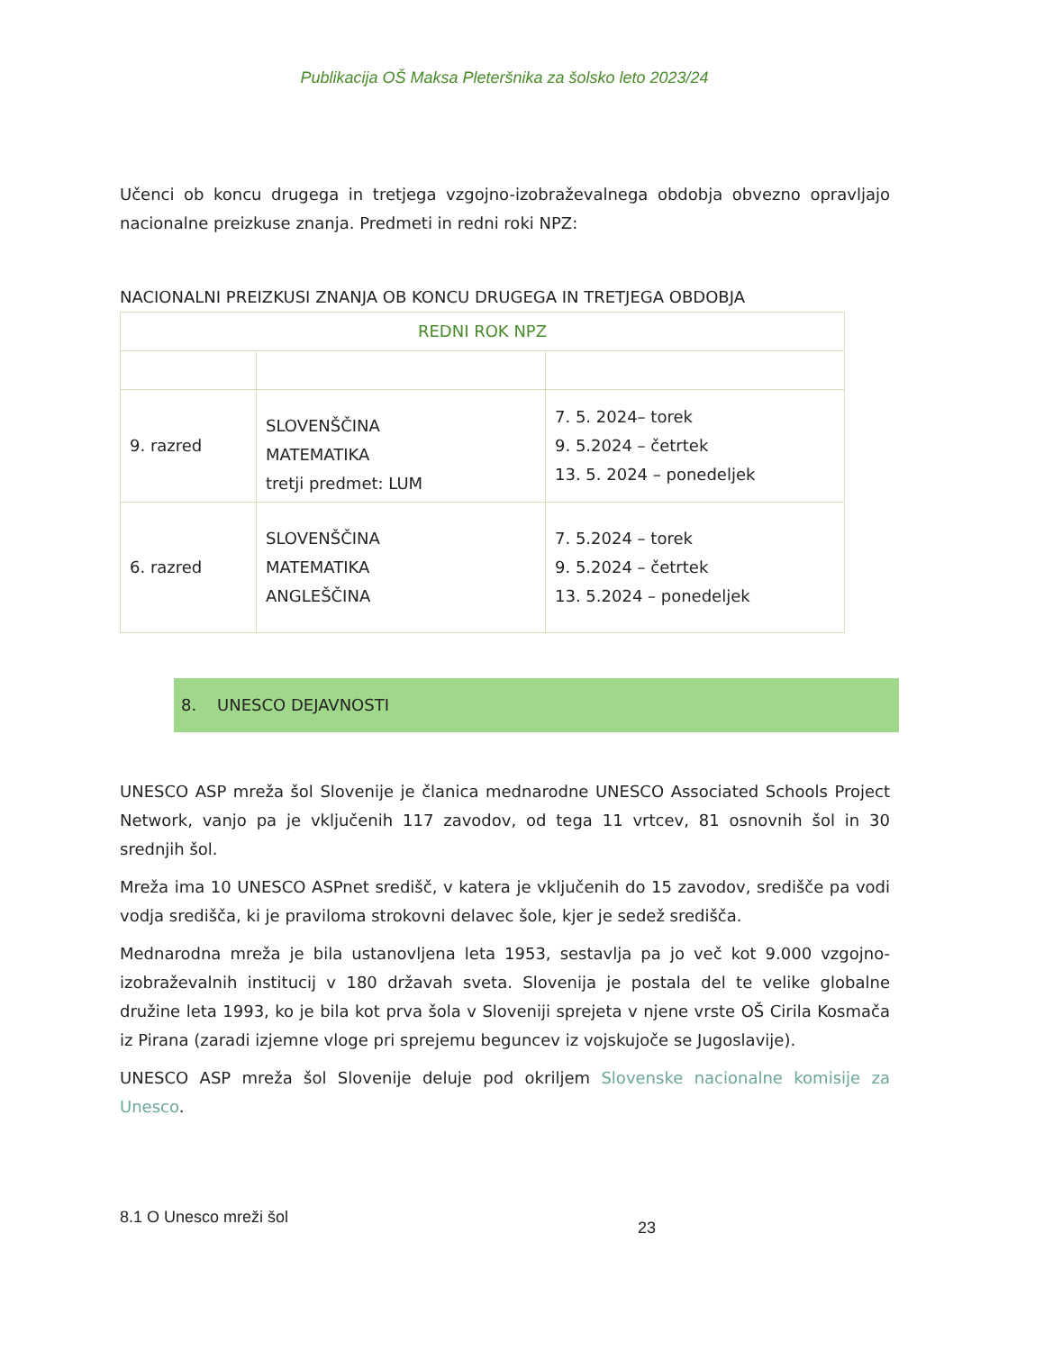Publikacija OŠ Maksa Pleteršnika za šolsko leto 2023/24
Učenci ob koncu drugega in tretjega vzgojno-izobraževalnega obdobja obvezno opravljajo nacionalne preizkuse znanja. Predmeti in redni roki NPZ:
NACIONALNI PREIZKUSI ZNANJA OB KONCU DRUGEGA IN TRETJEGA OBDOBJA
| REDNI ROK NPZ | | |
| 9. razred | SLOVENŠČINA MATEMATIKA tretji predmet: LUM | 7. 5. 2024– torek 9. 5.2024 – četrtek 13. 5. 2024 – ponedeljek |
| 6. razred | SLOVENŠČINA MATEMATIKA ANGLEŠČINA | 7. 5.2024 – torek 9. 5.2024 – četrtek 13. 5.2024 – ponedeljek |
8. UNESCO DEJAVNOSTI
UNESCO ASP mreža šol Slovenije je članica mednarodne UNESCO Associated Schools Project Network, vanjo pa je vključenih 117 zavodov, od tega 11 vrtcev, 81 osnovnih šol in 30 srednjih šol.
Mreža ima 10 UNESCO ASPnet središč, v katera je vključenih do 15 zavodov, središče pa vodi vodja središča, ki je praviloma strokovni delavec šole, kjer je sedež središča.
Mednarodna mreža je bila ustanovljena leta 1953, sestavlja pa jo več kot 9.000 vzgojno-izobraževalnih institucij v 180 državah sveta. Slovenija je postala del te velike globalne družine leta 1993, ko je bila kot prva šola v Sloveniji sprejeta v njene vrste OŠ Cirila Kosmača iz Pirana (zaradi izjemne vloge pri sprejemu beguncev iz vojskujoče se Jugoslavije).
UNESCO ASP mreža šol Slovenije deluje pod okriljem Slovenske nacionalne komisije za Unesco.
8.1 O Unesco mreži šol
23